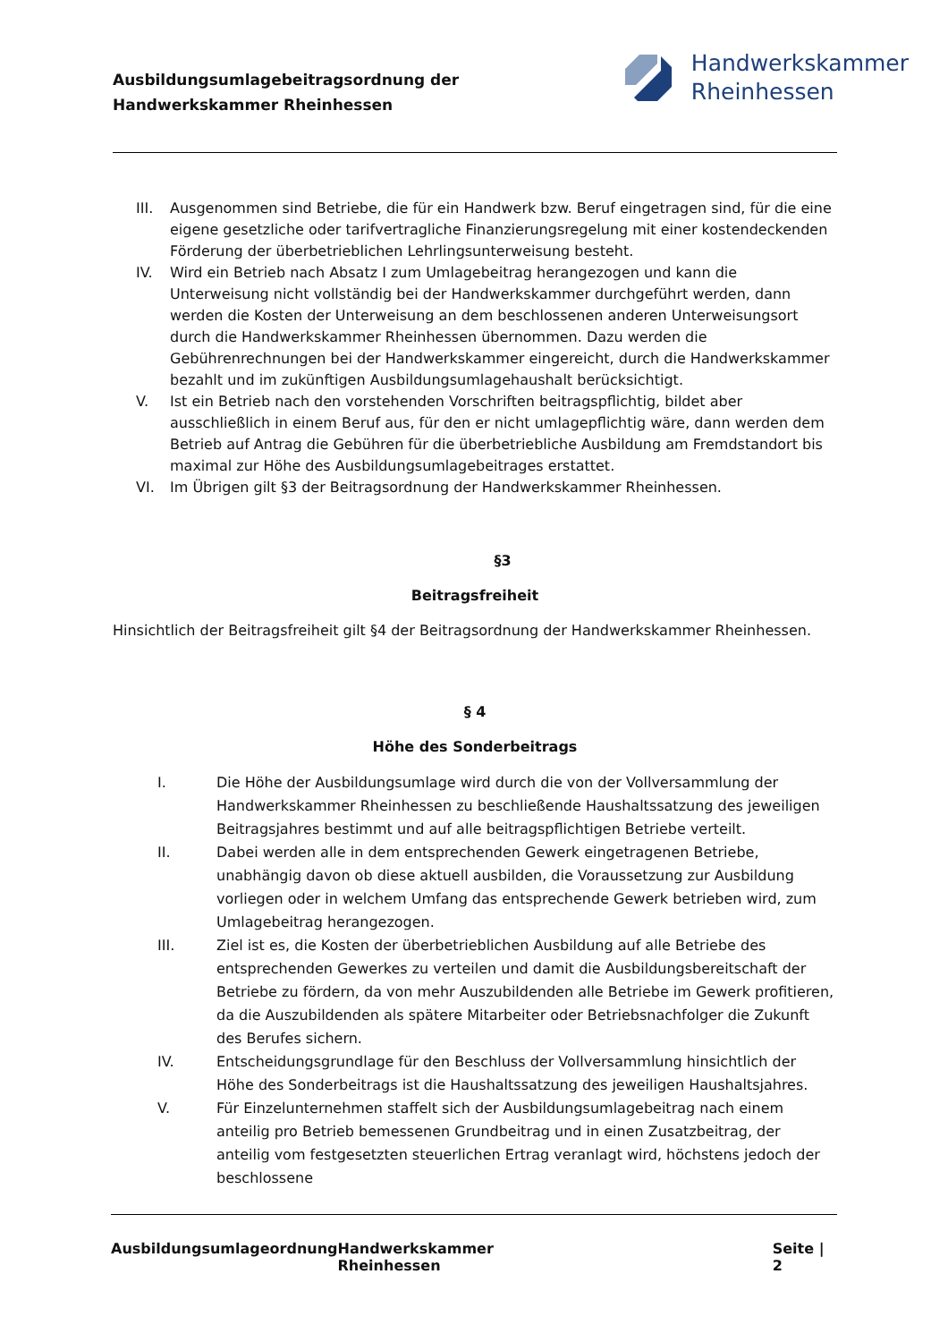Ausbildungsumlagebeitragsordnung der
Handwerkskammer Rheinhessen
Handwerkskammer
Rheinhessen
III. Ausgenommen sind Betriebe, die für ein Handwerk bzw. Beruf eingetragen sind, für die eine eigene gesetzliche oder tarifvertragliche Finanzierungsregelung mit einer kostendeckenden Förderung der überbetrieblichen Lehrlingsunterweisung besteht.
IV. Wird ein Betrieb nach Absatz I zum Umlagebeitrag herangezogen und kann die Unterweisung nicht vollständig bei der Handwerkskammer durchgeführt werden, dann werden die Kosten der Unterweisung an dem beschlossenen anderen Unterweisungsort durch die Handwerkskammer Rheinhessen übernommen. Dazu werden die Gebührenrechnungen bei der Handwerkskammer eingereicht, durch die Handwerkskammer bezahlt und im zukünftigen Ausbildungsumlagehaushalt berücksichtigt.
V. Ist ein Betrieb nach den vorstehenden Vorschriften beitragspflichtig, bildet aber ausschließlich in einem Beruf aus, für den er nicht umlagepflichtig wäre, dann werden dem Betrieb auf Antrag die Gebühren für die überbetriebliche Ausbildung am Fremdstandort bis maximal zur Höhe des Ausbildungsumlagebeitrages erstattet.
VI. Im Übrigen gilt §3 der Beitragsordnung der Handwerkskammer Rheinhessen.
§3
Beitragsfreiheit
Hinsichtlich der Beitragsfreiheit gilt §4 der Beitragsordnung der Handwerkskammer Rheinhessen.
§ 4
Höhe des Sonderbeitrags
I. Die Höhe der Ausbildungsumlage wird durch die von der Vollversammlung der Handwerkskammer Rheinhessen zu beschließende Haushaltssatzung des jeweiligen Beitragsjahres bestimmt und auf alle beitragspflichtigen Betriebe verteilt.
II. Dabei werden alle in dem entsprechenden Gewerk eingetragenen Betriebe, unabhängig davon ob diese aktuell ausbilden, die Voraussetzung zur Ausbildung vorliegen oder in welchem Umfang das entsprechende Gewerk betrieben wird, zum Umlagebeitrag herangezogen.
III. Ziel ist es, die Kosten der überbetrieblichen Ausbildung auf alle Betriebe des entsprechenden Gewerkes zu verteilen und damit die Ausbildungsbereitschaft der Betriebe zu fördern, da von mehr Auszubildenden alle Betriebe im Gewerk profitieren, da die Auszubildenden als spätere Mitarbeiter oder Betriebsnachfolger die Zukunft des Berufes sichern.
IV. Entscheidungsgrundlage für den Beschluss der Vollversammlung hinsichtlich der Höhe des Sonderbeitrags ist die Haushaltssatzung des jeweiligen Haushaltsjahres.
V. Für Einzelunternehmen staffelt sich der Ausbildungsumlagebeitrag nach einem anteilig pro Betrieb bemessenen Grundbeitrag und in einen Zusatzbeitrag, der anteilig vom festgesetzten steuerlichen Ertrag veranlagt wird, höchstens jedoch der beschlossene
Ausbildungsumlageordnung Handwerkskammer Rheinhessen Seite | 2